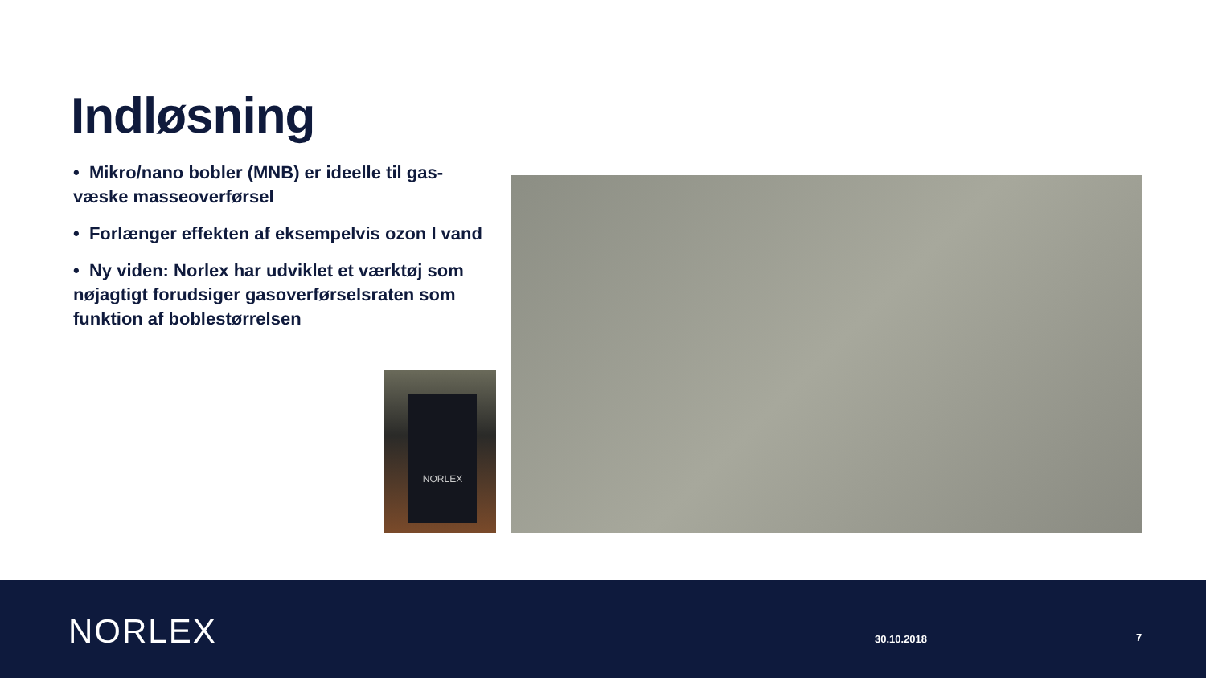Indløsning
• Mikro/nano bobler (MNB) er ideelle til gas-væske masseoverførsel
• Forlænger effekten af eksempelvis ozon I vand
• Ny viden: Norlex har udviklet et værktøj som nøjagtigt forudsiger gasoverførselsraten som funktion af boblestørrelsen
NORLEX
NORLEX 30.10.2018 7